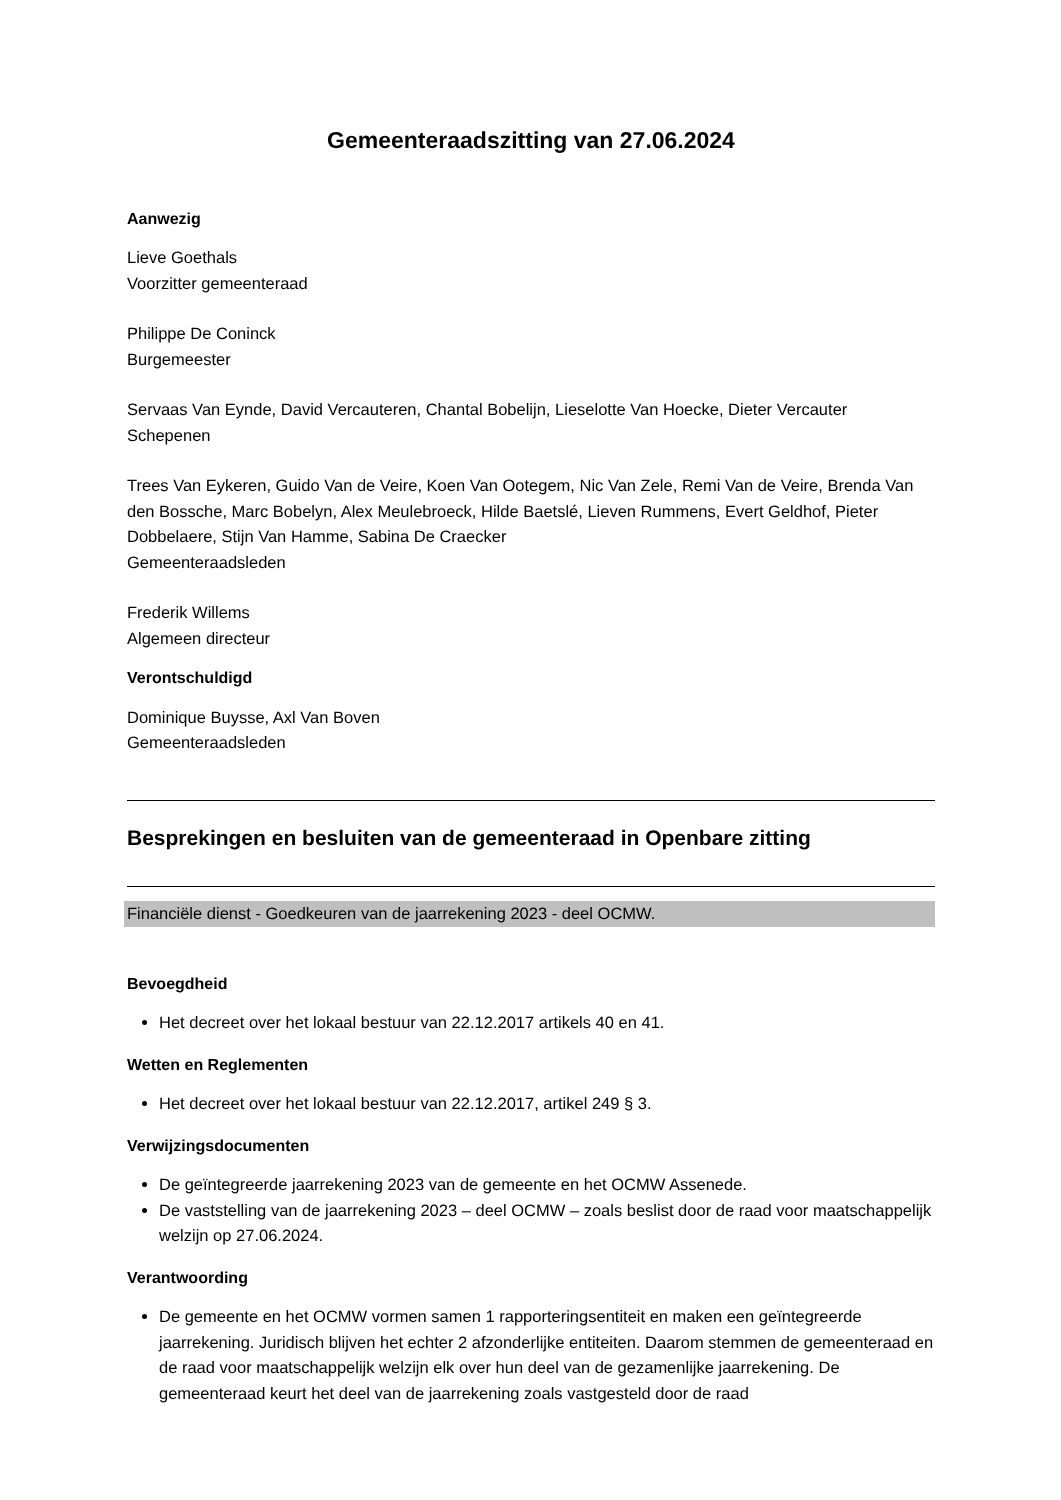Gemeenteraadszitting van 27.06.2024
Aanwezig
Lieve Goethals
Voorzitter gemeenteraad
Philippe De Coninck
Burgemeester
Servaas Van Eynde, David Vercauteren, Chantal Bobelijn, Lieselotte Van Hoecke, Dieter Vercauter
Schepenen
Trees Van Eykeren, Guido Van de Veire, Koen Van Ootegem, Nic Van Zele, Remi Van de Veire, Brenda Van den Bossche, Marc Bobelyn, Alex Meulebroeck, Hilde Baetslé, Lieven Rummens, Evert Geldhof, Pieter Dobbelaere, Stijn Van Hamme, Sabina De Craecker
Gemeenteraadsleden
Frederik Willems
Algemeen directeur
Verontschuldigd
Dominique Buysse, Axl Van Boven
Gemeenteraadsleden
Besprekingen en besluiten van de gemeenteraad in Openbare zitting
Financiële dienst - Goedkeuren van de jaarrekening 2023 - deel OCMW.
Bevoegdheid
Het decreet over het lokaal bestuur van 22.12.2017 artikels 40 en 41.
Wetten en Reglementen
Het decreet over het lokaal bestuur van 22.12.2017, artikel 249 § 3.
Verwijzingsdocumenten
De geïntegreerde jaarrekening 2023 van de gemeente en het OCMW Assenede.
De vaststelling van de jaarrekening 2023 – deel OCMW – zoals beslist door de raad voor maatschappelijk welzijn op 27.06.2024.
Verantwoording
De gemeente en het OCMW vormen samen 1 rapporteringsentiteit en maken een geïntegreerde jaarrekening. Juridisch blijven het echter 2 afzonderlijke entiteiten. Daarom stemmen de gemeenteraad en de raad voor maatschappelijk welzijn elk over hun deel van de gezamenlijke jaarrekening. De gemeenteraad keurt het deel van de jaarrekening zoals vastgesteld door de raad